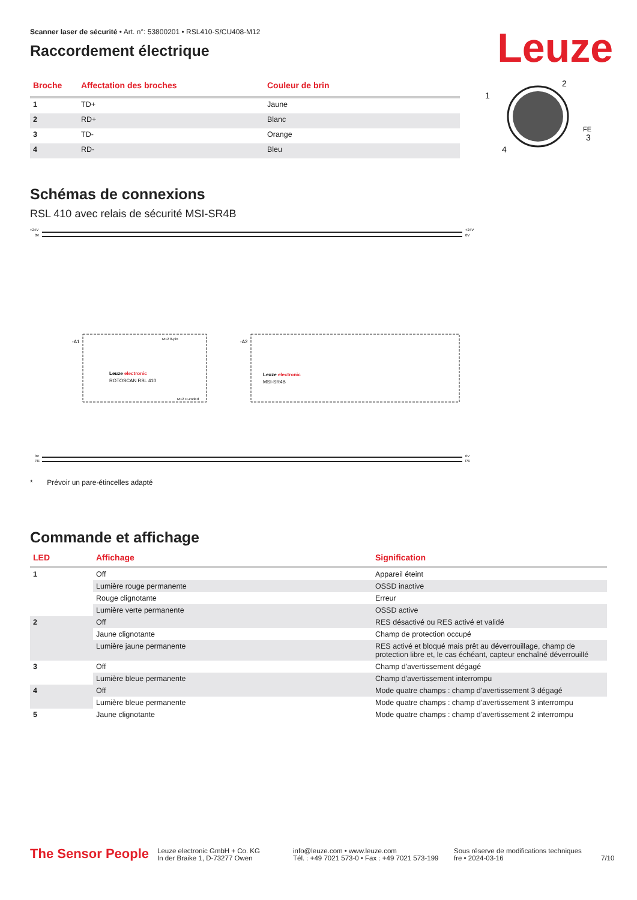Leuze
Scanner laser de sécurité • Art. n°: 53800201 • RSL410-S/CU408-M12
Raccordement électrique
| Broche | Affectation des broches | Couleur de brin |
| --- | --- | --- |
| 1 | TD+ | Jaune |
| 2 | RD+ | Blanc |
| 3 | TD- | Orange |
| 4 | RD- | Bleu |
2
1
3
4
FE
Schémas de connexions
RSL 410 avec relais de sécurité MSI-SR4B
+24V
0V
+24V
0V
0V
PE
0V
PE
-A1
Leuze electronic
ROTOSCAN RSL 410
-A2
Leuze electronic
MSI-SR4B
M12 8-pin
M12 D-coded
* Prévoir un pare-étincelles adapté
Commande et affichage
| LED | Affichage | Signification |
| --- | --- | --- |
| 1 | Off | Appareil éteint |
| | Lumière rouge permanente | OSSD inactive |
| | Rouge clignotante | Erreur |
| | Lumière verte permanente | OSSD active |
| 2 | Off | RES désactivé ou RES activé et validé |
| | Jaune clignotante | Champ de protection occupé |
| | Lumière jaune permanente | RES activé et bloqué mais prêt au déverrouillage, champ de protection libre et, le cas échéant, capteur enchaîné déverrouillé |
| 3 | Off | Champ d'avertissement dégagé |
| | Lumière bleue permanente | Champ d'avertissement interrompu |
| 4 | Off | Mode quatre champs : champ d'avertissement 3 dégagé |
| | Lumière bleue permanente | Mode quatre champs : champ d'avertissement 3 interrompu |
| 5 | Jaune clignotante | Mode quatre champs : champ d'avertissement 2 interrompu |
The Sensor People
Leuze electronic GmbH + Co. KG
In der Braike 1, D-73277 Owen
info@leuze.com • www.leuze.com
Tél. : +49 7021 573-0 • Fax : +49 7021 573-199
Sous réserve de modifications techniques
fre • 2024-03-16
7/10